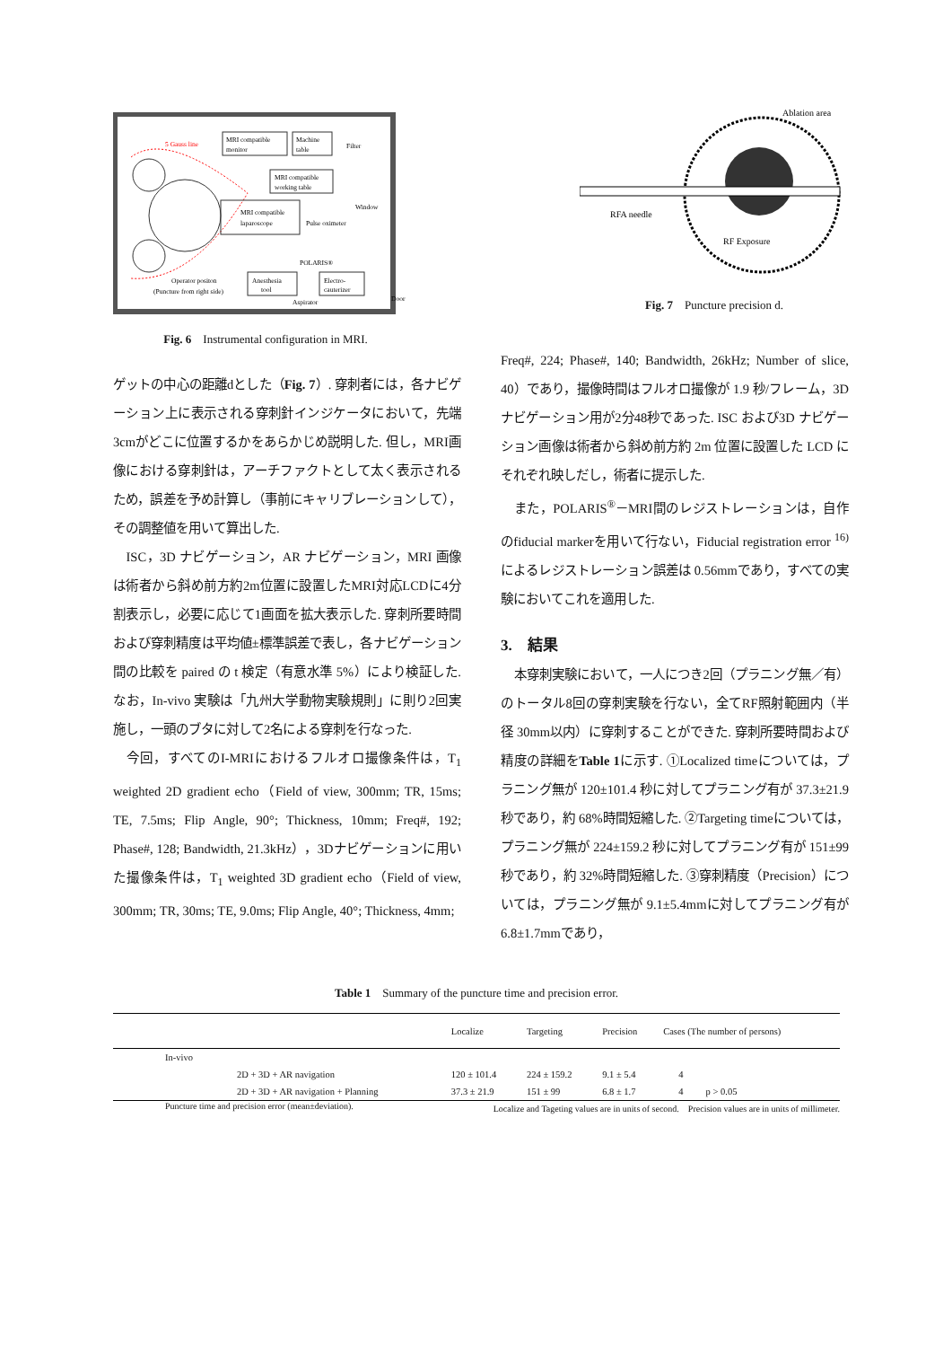5 Gauss line
MRI compatible
monitor
Machine
table
MRI compatible
working table
MRI compatible
laparoscope
Pulse oximeter
Window
Filter
POLARIS®
Anesthesia
tool
Electro-
cauterizer
Operator positon
(Puncture from right side)
Aspirator
Door
Fig. 6　Instrumental configuration in MRI.
Ablation area
RFA needle
RF Exposure
Fig. 7　Puncture precision d.
ゲットの中心の距離dとした（Fig. 7）. 穿刺者には，各ナビゲーション上に表示される穿刺針インジケータにおいて，先端3cmがどこに位置するかをあらかじめ説明した. 但し，MRI画像における穿刺針は，アーチファクトとして太く表示されるため，誤差を予め計算し（事前にキャリブレーションして），その調整値を用いて算出した.
ISC，3D ナビゲーション，AR ナビゲーション，MRI 画像は術者から斜め前方約2m位置に設置したMRI対応LCDに4分割表示し，必要に応じて1画面を拡大表示した. 穿刺所要時間および穿刺精度は平均値±標準誤差で表し，各ナビゲーション間の比較を paired の t 検定（有意水準 5%）により検証した. なお，In-vivo 実験は「九州大学動物実験規則」に則り2回実施し，一頭のブタに対して2名による穿刺を行なった.
今回，すべてのI-MRIにおけるフルオロ撮像条件は，T<sub>1</sub> weighted 2D gradient echo（Field of view, 300mm; TR, 15ms; TE, 7.5ms; Flip Angle, 90°; Thickness, 10mm; Freq#, 192; Phase#, 128; Bandwidth, 21.3kHz），3Dナビゲーションに用いた撮像条件は，T<sub>1</sub> weighted 3D gradient echo（Field of view, 300mm; TR, 30ms; TE, 9.0ms; Flip Angle, 40°; Thickness, 4mm;
Freq#, 224; Phase#, 140; Bandwidth, 26kHz; Number of slice, 40）であり，撮像時間はフルオロ撮像が 1.9 秒/フレーム，3D ナビゲーション用が2分48秒であった. ISC および3D ナビゲーション画像は術者から斜め前方約 2m 位置に設置した LCD にそれぞれ映しだし，術者に提示した.
また，POLARIS<sup>®</sup>－MRI間のレジストレーションは，自作のfiducial markerを用いて行ない，Fiducial registration error <sup>16)</sup> によるレジストレーション誤差は 0.56mmであり，すべての実験においてこれを適用した.
3.　結果
本穿刺実験において，一人につき2回（プラニング無／有）のトータル8回の穿刺実験を行ない，全てRF照射範囲内（半径 30mm以内）に穿刺することができた. 穿刺所要時間および精度の詳細をTable 1に示す. ①Localized timeについては，プラニング無が 120±101.4 秒に対してプラニング有が 37.3±21.9 秒であり，約 68%時間短縮した. ②Targeting timeについては，プラニング無が 224±159.2 秒に対してプラニング有が 151±99 秒であり，約 32%時間短縮した. ③穿刺精度（Precision）については，プラニング無が 9.1±5.4mmに対してプラニング有が 6.8±1.7mmであり，
Table 1　Summary of the puncture time and precision error.
| | | Localize | Targeting | Precision | Cases (The number of persons) | |
| --- | --- | --- | --- | --- | --- | --- |
| In-vivo | | | | | | |
| | 2D + 3D + AR navigation | 120 ± 101.4 | 224 ± 159.2 | 9.1 ± 5.4 | 4 | |
| | 2D + 3D + AR navigation + Planning | 37.3 ± 21.9 | 151 ± 99 | 6.8 ± 1.7 | 4 | p > 0.05 |
Puncture time and precision error (mean±deviation). Localize and Tageting values are in units of second.　Precision values are in units of millimeter.